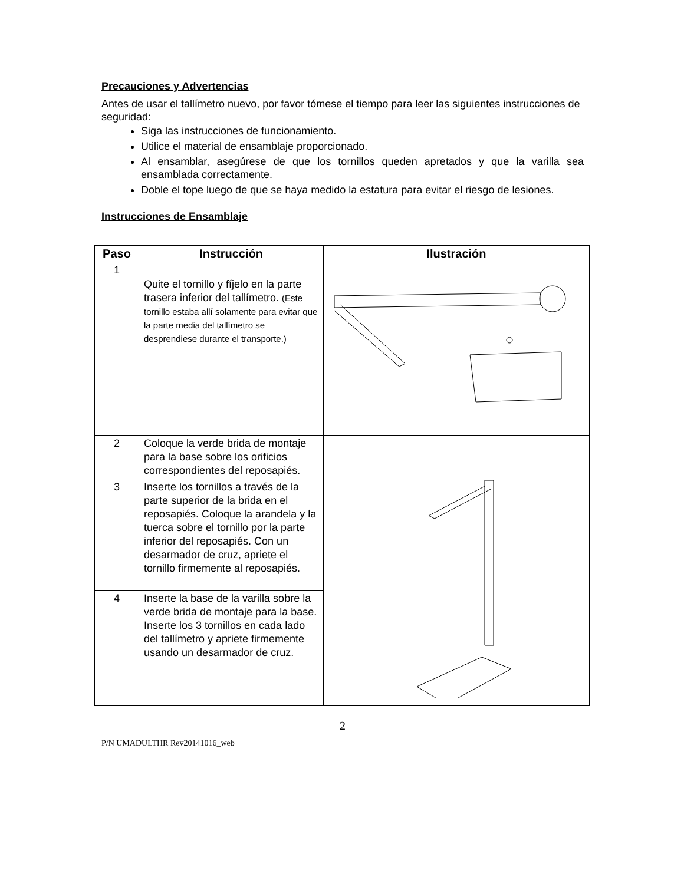Precauciones y Advertencias
Antes de usar el tallímetro nuevo, por favor tómese el tiempo para leer las siguientes instrucciones de seguridad:
Siga las instrucciones de funcionamiento.
Utilice el material de ensamblaje proporcionado.
Al ensamblar, asegúrese de que los tornillos queden apretados y que la varilla sea ensamblada correctamente.
Doble el tope luego de que se haya medido la estatura para evitar el riesgo de lesiones.
Instrucciones de Ensamblaje
| Paso | Instrucción | Ilustración |
| --- | --- | --- |
| 1 | Quite el tornillo y fíjelo en la parte trasera inferior del tallímetro. (Este tornillo estaba allí solamente para evitar que la parte media del tallímetro se desprendiese durante el transporte.) | |
| 2 | Coloque la verde brida de montaje para la base sobre los orificios correspondientes del reposapiés. | |
| 3 | Inserte los tornillos a través de la parte superior de la brida en el reposapiés. Coloque la arandela y la tuerca sobre el tornillo por la parte inferior del reposapiés. Con un desarmador de cruz, apriete el tornillo firmemente al reposapiés. | |
| 4 | Inserte la base de la varilla sobre la verde brida de montaje para la base. Inserte los 3 tornillos en cada lado del tallímetro y apriete firmemente usando un desarmador de cruz. | |
2
P/N UMADULTHR Rev20141016_web